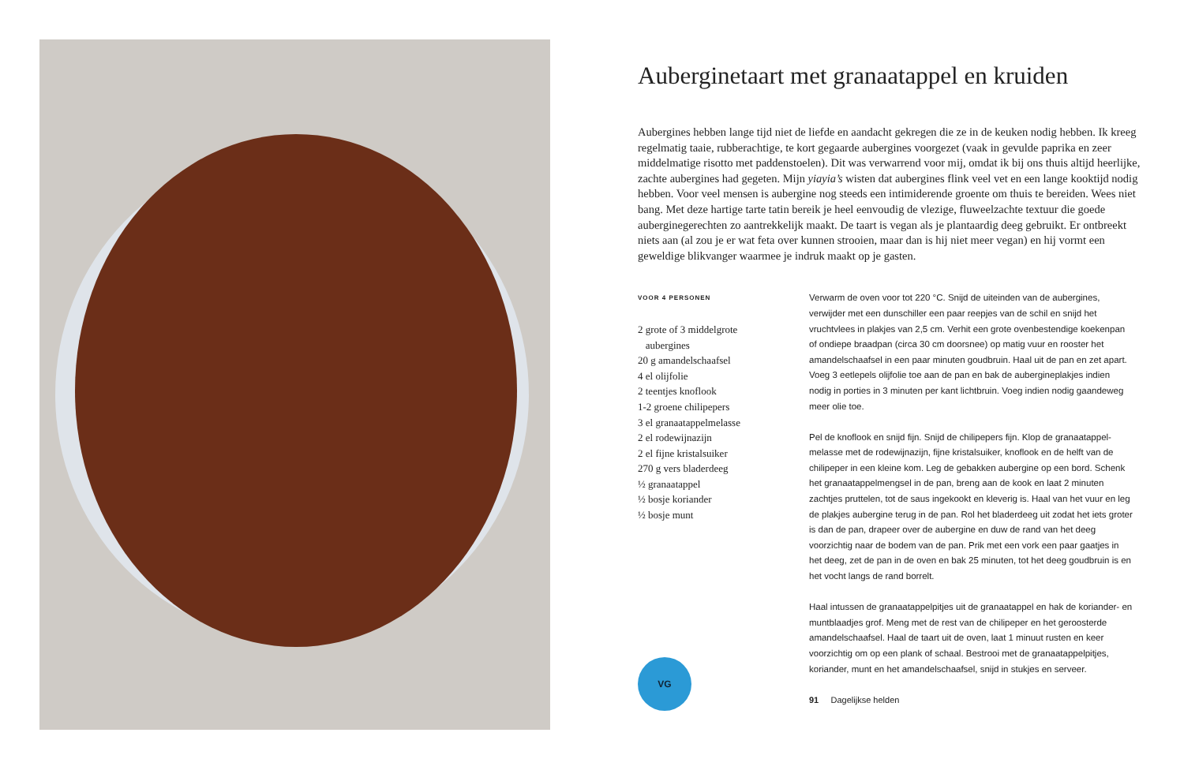Auberginetaart met granaatappel en kruiden
Aubergines hebben lange tijd niet de liefde en aandacht gekregen die ze in de keuken nodig hebben. Ik kreeg regelmatig taaie, rubberachtige, te kort gegaarde aubergines voorgezet (vaak in gevulde paprika en zeer middelmatige risotto met paddenstoelen). Dit was verwarrend voor mij, omdat ik bij ons thuis altijd heerlijke, zachte aubergines had gegeten. Mijn yiayia’s wisten dat aubergines flink veel vet en een lange kooktijd nodig hebben. Voor veel mensen is aubergine nog steeds een intimiderende groente om thuis te bereiden. Wees niet bang. Met deze hartige tarte tatin bereik je heel eenvoudig de vlezige, fluweelzachte textuur die goede auberginegerechten zo aantrekkelijk maakt. De taart is vegan als je plantaardig deeg gebruikt. Er ontbreekt niets aan (al zou je er wat feta over kunnen strooien, maar dan is hij niet meer vegan) en hij vormt een geweldige blikvanger waarmee je indruk maakt op je gasten.
VOOR 4 PERSONEN
2 grote of 3 middelgrote
aubergines
20 g amandelschaafsel
4 el olijfolie
2 teentjes knoflook
1-2 groene chilipepers
3 el granaatappelmelasse
2 el rodewijnazijn
2 el fijne kristalsuiker
270 g vers bladerdeeg
½ granaatappel
½ bosje koriander
½ bosje munt
VG
Verwarm de oven voor tot 220 °C. Snijd de uiteinden van de aubergines, verwijder met een dunschiller een paar reepjes van de schil en snijd het vruchtvlees in plakjes van 2,5 cm. Verhit een grote ovenbestendige koekenpan of ondiepe braadpan (circa 30 cm doorsnee) op matig vuur en rooster het amandelschaafsel in een paar minuten goudbruin. Haal uit de pan en zet apart. Voeg 3 eetlepels olijfolie toe aan de pan en bak de aubergineplakjes indien nodig in porties in 3 minuten per kant lichtbruin. Voeg indien nodig gaandeweg meer olie toe.
Pel de knoflook en snijd fijn. Snijd de chilipepers fijn. Klop de granaatappel-melasse met de rodewijnazijn, fijne kristalsuiker, knoflook en de helft van de chilipeper in een kleine kom. Leg de gebakken aubergine op een bord. Schenk het granaatappelmengsel in de pan, breng aan de kook en laat 2 minuten zachtjes pruttelen, tot de saus ingekookt en kleverig is. Haal van het vuur en leg de plakjes aubergine terug in de pan. Rol het bladerdeeg uit zodat het iets groter is dan de pan, drapeer over de aubergine en duw de rand van het deeg voorzichtig naar de bodem van de pan. Prik met een vork een paar gaatjes in het deeg, zet de pan in de oven en bak 25 minuten, tot het deeg goudbruin is en het vocht langs de rand borrelt.
Haal intussen de granaatappelpitjes uit de granaatappel en hak de koriander- en muntblaadjes grof. Meng met de rest van de chilipeper en het geroosterde amandelschaafsel. Haal de taart uit de oven, laat 1 minuut rusten en keer voorzichtig om op een plank of schaal. Bestrooi met de granaatappelpitjes, koriander, munt en het amandelschaafsel, snijd in stukjes en serveer.
91 Dagelijkse helden